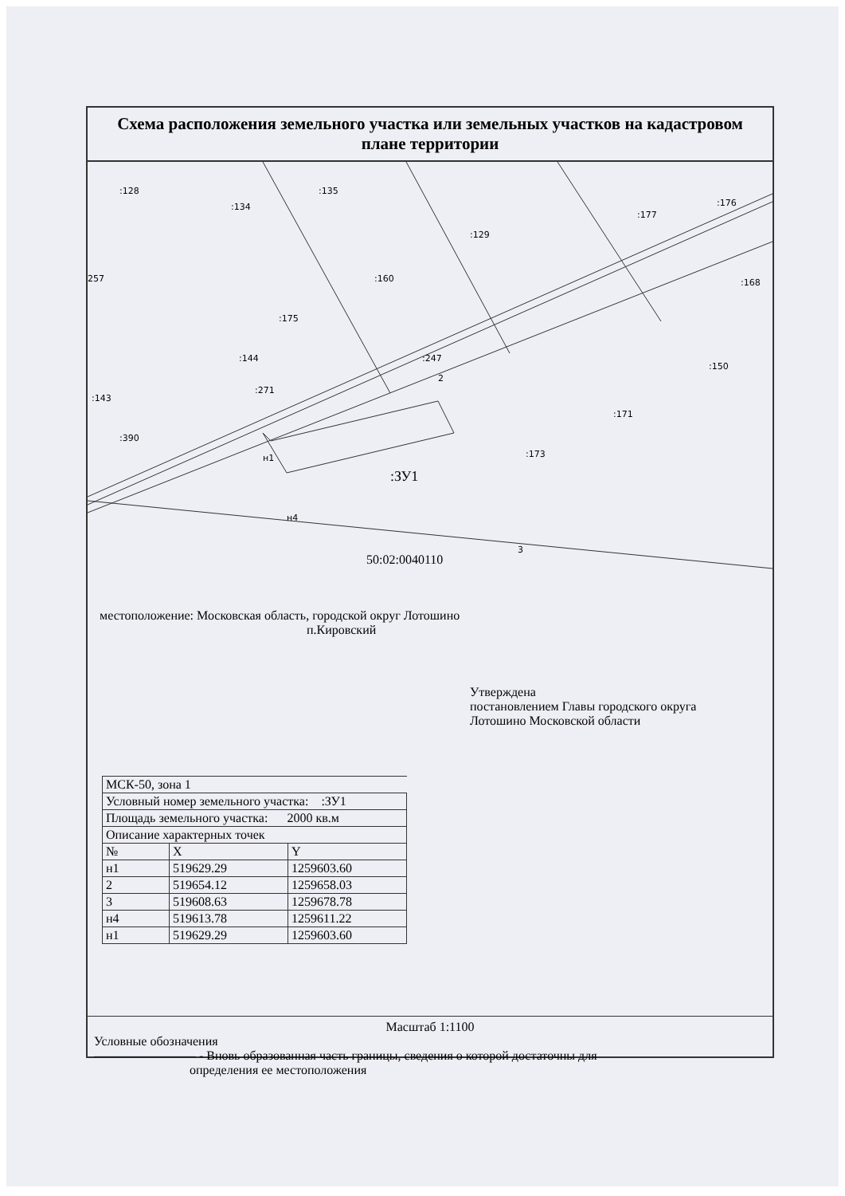Схема расположения земельного участка или земельных участков на кадастровом плане территории
:128
:134
:135
:129
:177
:176
:160
:175
:144
:143
:271
:390
:247
:150
:171
:173
257
:168
2
н1
н4
3
:ЗУ1
50:02:0040110
местоположение: Московская область, городской округ Лотошино
п.Кировский
Утверждена
постановлением Главы городского округа
Лотошино Московской области
| МСК-50, зона 1 | | |
| Условный номер земельного участка: :ЗУ1 | | |
| Площадь земельного участка: 2000 кв.м | | |
| Описание характерных точек | | |
| № | X | Y |
| н1 | 519629.29 | 1259603.60 |
| 2 | 519654.12 | 1259658.03 |
| 3 | 519608.63 | 1259678.78 |
| н4 | 519613.78 | 1259611.22 |
| н1 | 519629.29 | 1259603.60 |
Масштаб 1:1100
Условные обозначения
———————— - Вновь образованная часть границы, сведения о которой достаточны для
определения ее местоположения